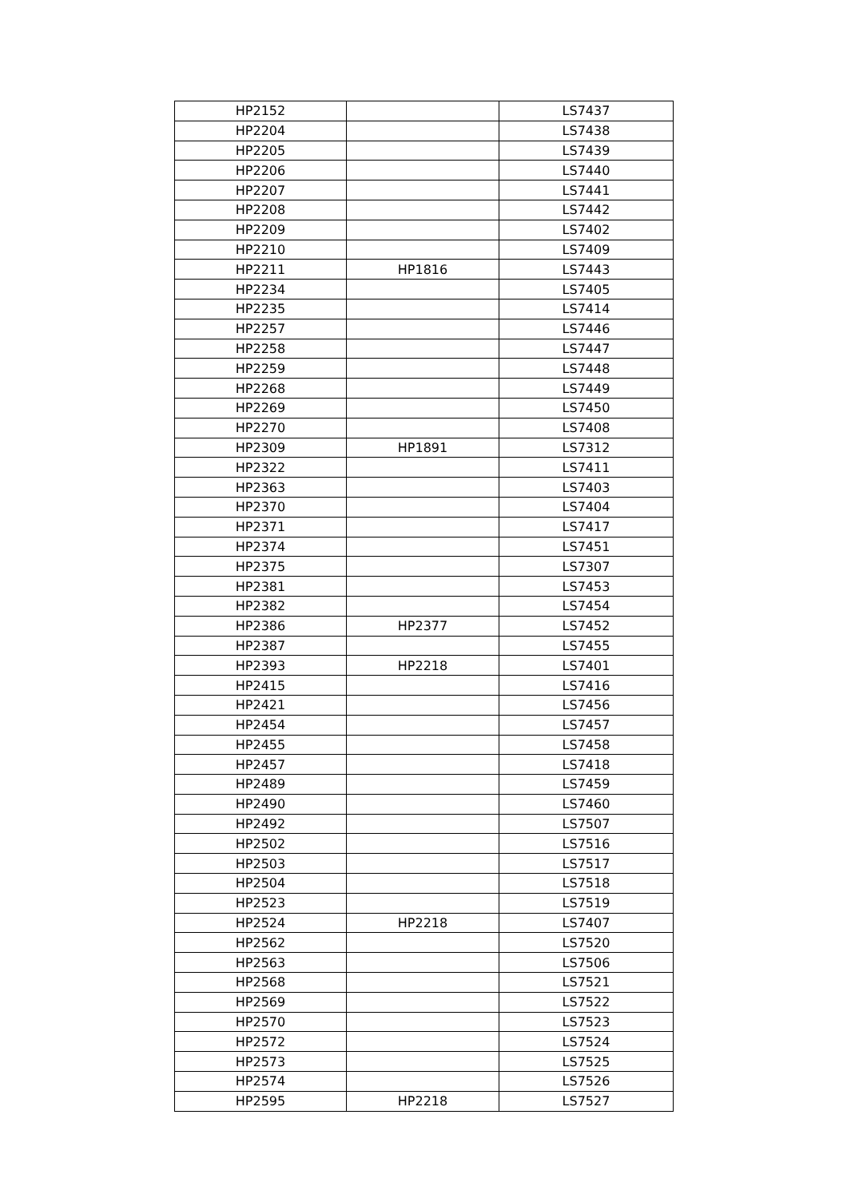| HP2152 | | LS7437 |
| HP2204 | | LS7438 |
| HP2205 | | LS7439 |
| HP2206 | | LS7440 |
| HP2207 | | LS7441 |
| HP2208 | | LS7442 |
| HP2209 | | LS7402 |
| HP2210 | | LS7409 |
| HP2211 | HP1816 | LS7443 |
| HP2234 | | LS7405 |
| HP2235 | | LS7414 |
| HP2257 | | LS7446 |
| HP2258 | | LS7447 |
| HP2259 | | LS7448 |
| HP2268 | | LS7449 |
| HP2269 | | LS7450 |
| HP2270 | | LS7408 |
| HP2309 | HP1891 | LS7312 |
| HP2322 | | LS7411 |
| HP2363 | | LS7403 |
| HP2370 | | LS7404 |
| HP2371 | | LS7417 |
| HP2374 | | LS7451 |
| HP2375 | | LS7307 |
| HP2381 | | LS7453 |
| HP2382 | | LS7454 |
| HP2386 | HP2377 | LS7452 |
| HP2387 | | LS7455 |
| HP2393 | HP2218 | LS7401 |
| HP2415 | | LS7416 |
| HP2421 | | LS7456 |
| HP2454 | | LS7457 |
| HP2455 | | LS7458 |
| HP2457 | | LS7418 |
| HP2489 | | LS7459 |
| HP2490 | | LS7460 |
| HP2492 | | LS7507 |
| HP2502 | | LS7516 |
| HP2503 | | LS7517 |
| HP2504 | | LS7518 |
| HP2523 | | LS7519 |
| HP2524 | HP2218 | LS7407 |
| HP2562 | | LS7520 |
| HP2563 | | LS7506 |
| HP2568 | | LS7521 |
| HP2569 | | LS7522 |
| HP2570 | | LS7523 |
| HP2572 | | LS7524 |
| HP2573 | | LS7525 |
| HP2574 | | LS7526 |
| HP2595 | HP2218 | LS7527 |